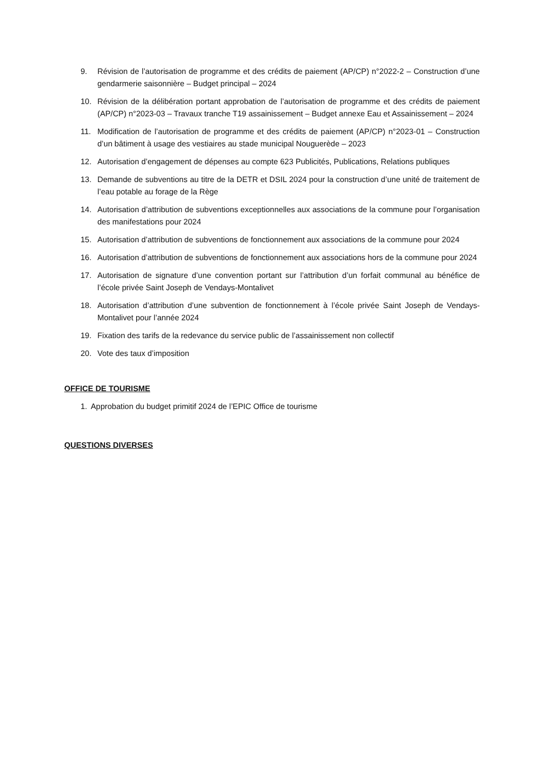9. Révision de l’autorisation de programme et des crédits de paiement (AP/CP) n°2022-2 – Construction d’une gendarmerie saisonnière – Budget principal – 2024
10. Révision de la délibération portant approbation de l’autorisation de programme et des crédits de paiement (AP/CP) n°2023-03 – Travaux tranche T19 assainissement – Budget annexe Eau et Assainissement – 2024
11. Modification de l’autorisation de programme et des crédits de paiement (AP/CP) n°2023-01 – Construction d’un bâtiment à usage des vestiaires au stade municipal Nouguerède – 2023
12. Autorisation d’engagement de dépenses au compte 623 Publicités, Publications, Relations publiques
13. Demande de subventions au titre de la DETR et DSIL 2024 pour la construction d’une unité de traitement de l’eau potable au forage de la Rège
14. Autorisation d’attribution de subventions exceptionnelles aux associations de la commune pour l’organisation des manifestations pour 2024
15. Autorisation d’attribution de subventions de fonctionnement aux associations de la commune pour 2024
16. Autorisation d’attribution de subventions de fonctionnement aux associations hors de la commune pour 2024
17. Autorisation de signature d’une convention portant sur l’attribution d’un forfait communal au bénéfice de l’école privée Saint Joseph de Vendays-Montalivet
18. Autorisation d’attribution d’une subvention de fonctionnement à l’école privée Saint Joseph de Vendays-Montalivet pour l’année 2024
19. Fixation des tarifs de la redevance du service public de l’assainissement non collectif
20. Vote des taux d’imposition
OFFICE DE TOURISME
1. Approbation du budget primitif 2024 de l’EPIC Office de tourisme
QUESTIONS DIVERSES